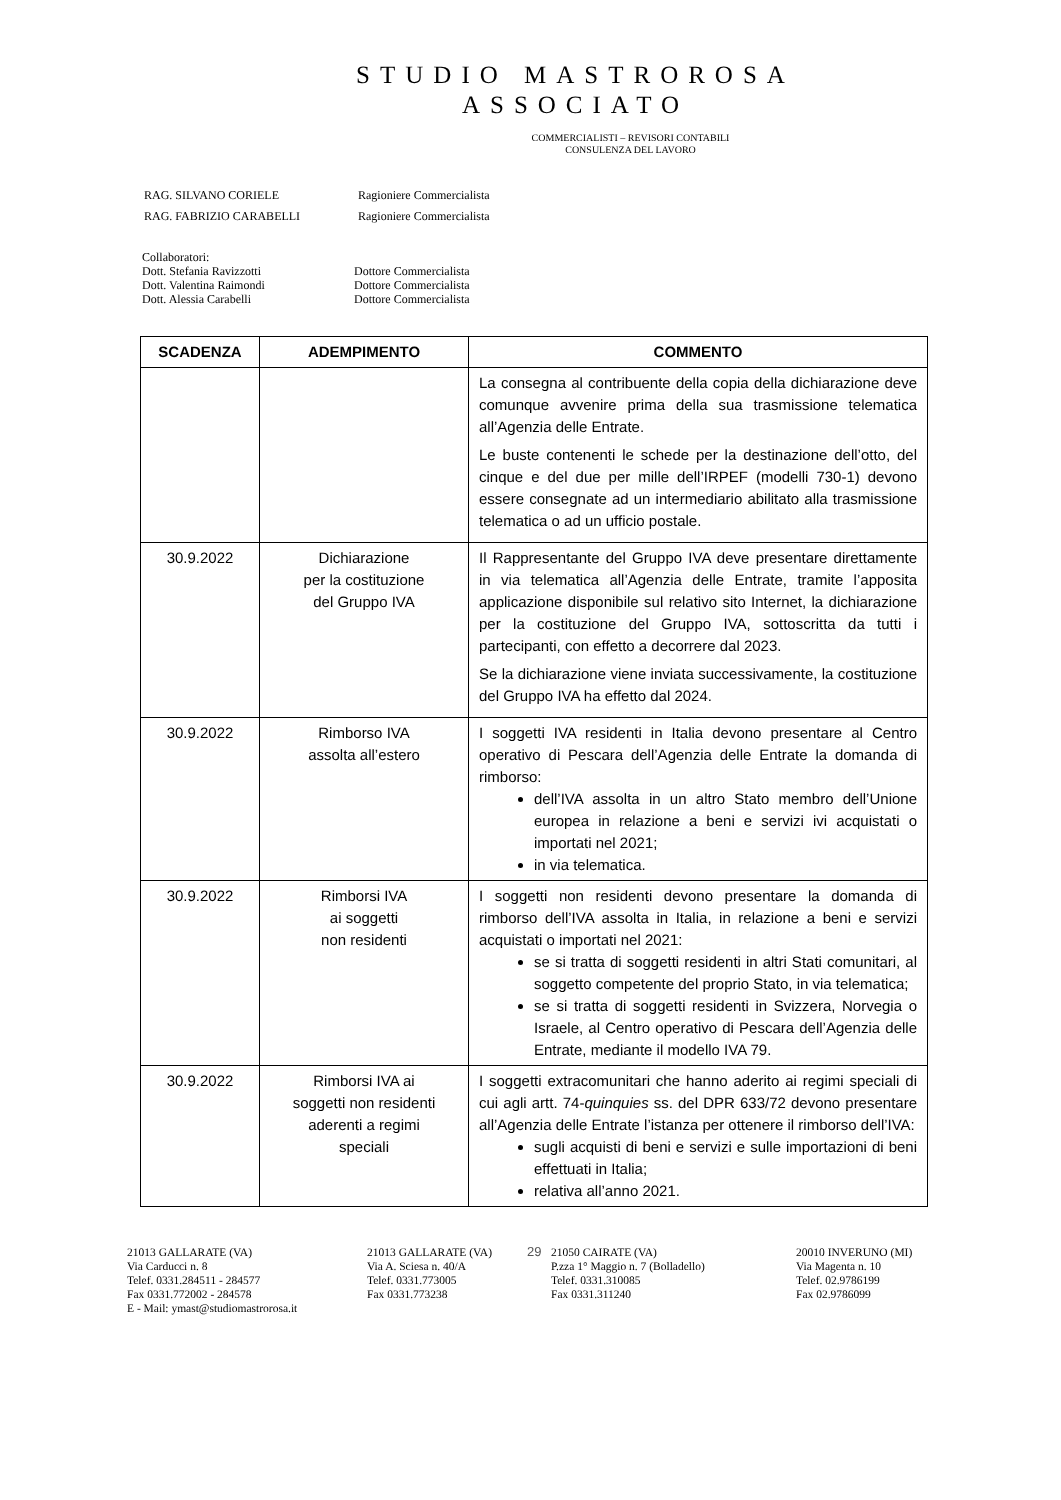STUDIO MASTROROSA
ASSOCIATO
COMMERCIALISTI – REVISORI CONTABILI
CONSULENZA DEL LAVORO
| RAG. SILVANO CORIELE | Ragioniere Commercialista |
| RAG. FABRIZIO CARABELLI | Ragioniere Commercialista |
Collaboratori:
Dott. Stefania Ravizzotti Dottore Commercialista
Dott. Valentina Raimondi Dottore Commercialista
Dott. Alessia Carabelli Dottore Commercialista
| SCADENZA | ADEMPIMENTO | COMMENTO |
| --- | --- | --- |
| | | La consegna al contribuente della copia della dichiarazione deve comunque avvenire prima della sua trasmissione telematica all’Agenzia delle Entrate. Le buste contenenti le schede per la destinazione dell’otto, del cinque e del due per mille dell’IRPEF (modelli 730-1) devono essere consegnate ad un intermediario abilitato alla trasmissione telematica o ad un ufficio postale. |
| 30.9.2022 | Dichiarazione per la costituzione del Gruppo IVA | Il Rappresentante del Gruppo IVA deve presentare direttamente in via telematica all’Agenzia delle Entrate, tramite l’apposita applicazione disponibile sul relativo sito Internet, la dichiarazione per la costituzione del Gruppo IVA, sottoscritta da tutti i partecipanti, con effetto a decorrere dal 2023. Se la dichiarazione viene inviata successivamente, la costituzione del Gruppo IVA ha effetto dal 2024. |
| 30.9.2022 | Rimborso IVA assolta all’estero | I soggetti IVA residenti in Italia devono presentare al Centro operativo di Pescara dell’Agenzia delle Entrate la domanda di rimborso: dell’IVA assolta in un altro Stato membro dell’Unione europea in relazione a beni e servizi ivi acquistati o importati nel 2021; in via telematica. |
| 30.9.2022 | Rimborsi IVA ai soggetti non residenti | I soggetti non residenti devono presentare la domanda di rimborso dell’IVA assolta in Italia, in relazione a beni e servizi acquistati o importati nel 2021: se si tratta di soggetti residenti in altri Stati comunitari, al soggetto competente del proprio Stato, in via telematica; se si tratta di soggetti residenti in Svizzera, Norvegia o Israele, al Centro operativo di Pescara dell’Agenzia delle Entrate, mediante il modello IVA 79. |
| 30.9.2022 | Rimborsi IVA ai soggetti non residenti aderenti a regimi speciali | I soggetti extracomunitari che hanno aderito ai regimi speciali di cui agli artt. 74- quinquies ss. del DPR 633/72 devono presentare all’Agenzia delle Entrate l’istanza per ottenere il rimborso dell’IVA: sugli acquisti di beni e servizi e sulle importazioni di beni effettuati in Italia; relativa all’anno 2021. |
21013 GALLARATE (VA)
Via Carducci n. 8
Telef. 0331.284511 - 284577
Fax 0331.772002 - 284578
E - Mail: ymast@studiomastrorosa.it
21013 GALLARATE (VA)
Via A. Sciesa n. 40/A
Telef. 0331.773005
Fax 0331.773238
29 21050 CAIRATE (VA)
P.zza 1° Maggio n. 7 (Bolladello)
Telef. 0331.310085
Fax 0331.311240
20010 INVERUNO (MI)
Via Magenta n. 10
Telef. 02.9786199
Fax 02.9786099